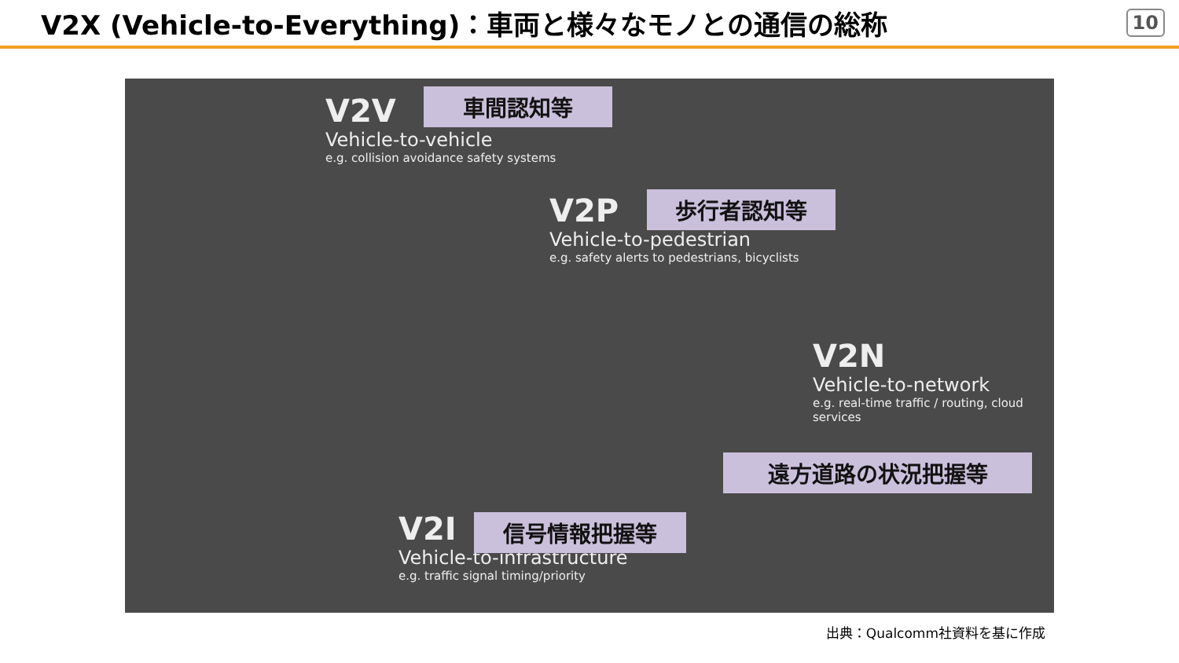V2X (Vehicle-to-Everything)：車両と様々なモノとの通信の総称
10
V2V
Vehicle-to-vehicle
e.g. collision avoidance safety systems
車間認知等
V2P
Vehicle-to-pedestrian
e.g. safety alerts to pedestrians, bicyclists
歩行者認知等
V2N
Vehicle-to-network
e.g. real-time traffic / routing, cloud
services
遠方道路の状況把握等
V2I
Vehicle-to-infrastructure
e.g. traffic signal timing/priority
信号情報把握等
出典：Qualcomm社資料を基に作成